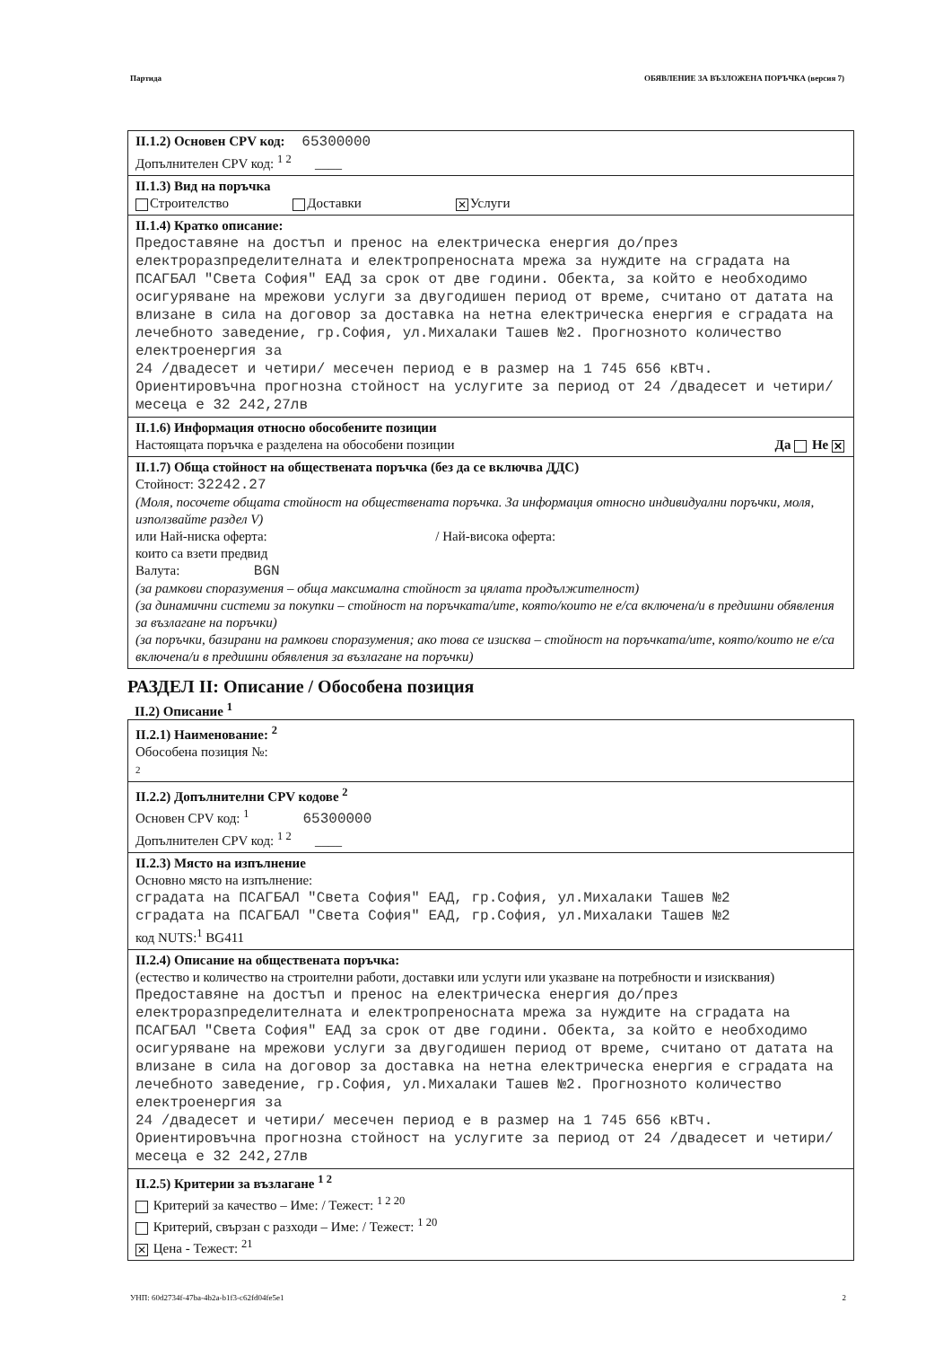Партида ОБЯВЛЕНИЕ ЗА ВЪЗЛОЖЕНА ПОРЪЧКА (версия 7)
II.1.2) Основен CPV код: 65300000
Допълнителен CPV код: <sup>1 2</sup> ____
II.1.3) Вид на поръчка
Строителство Доставки ✕ Услуги
II.1.4) Кратко описание:
Предоставяне на достъп и пренос на електрическа енергия до/през електроразпределителната и електропреносната мрежа за нуждите на сградата на ПСАГБАЛ "Света София" ЕАД за срок от две години. Обекта, за който е необходимо осигуряване на мрежови услуги за двугодишен период от време, считано от датата на влизане в сила на договор за доставка на нетна електрическа енергия е сградата на лечебното заведение, гр.София, ул.Михалаки Ташев №2. Прогнозното количество електроенергия за
24 /двадесет и четири/ месечен период е в размер на 1 745 656 кВТч.
Ориентировъчна прогнозна стойност на услугите за период от 24 /двадесет и четири/ месеца е 32 242,27лв
II.1.6) Информация относно обособените позиции
Настоящата поръчка е разделена на обособени позиции Да Не ✕
II.1.7) Обща стойност на обществената поръчка (без да се включва ДДС)
Стойност: 32242.27
(Моля, посочете общата стойност на обществената поръчка. За информация относно индивидуални поръчки, моля, използвайте раздел V)
или Най-ниска оферта: / Най-висока оферта:
които са взети предвид
Валута: BGN
(за рамкови споразумения – обща максимална стойност за цялата продължителност)
(за динамични системи за покупки – стойност на поръчката/ите, която/които не е/са включена/и в предишни обявления за възлагане на поръчки)
(за поръчки, базирани на рамкови споразумения; ако това се изисква – стойност на поръчката/ите, която/които не е/са включена/и в предишни обявления за възлагане на поръчки)
РАЗДЕЛ II: Описание / Обособена позиция
II.2) Описание <sup>1</sup>
II.2.1) Наименование: <sup>2</sup>
Обособена позиция №:
2
II.2.2) Допълнителни CPV кодове <sup>2</sup>
Основен CPV код: <sup>1</sup> 65300000
Допълнителен CPV код: <sup>1 2</sup> ____
II.2.3) Място на изпълнение
Основно място на изпълнение:
сградата на ПСАГБАЛ "Света София" ЕАД, гр.София, ул.Михалаки Ташев №2
сградата на ПСАГБАЛ "Света София" ЕАД, гр.София, ул.Михалаки Ташев №2
код NUTS:<sup>1</sup> BG411
II.2.4) Описание на обществената поръчка:
(естество и количество на строителни работи, доставки или услуги или указване на потребности и изисквания)
Предоставяне на достъп и пренос на електрическа енергия до/през електроразпределителната и електропреносната мрежа за нуждите на сградата на ПСАГБАЛ "Света София" ЕАД за срок от две години. Обекта, за който е необходимо осигуряване на мрежови услуги за двугодишен период от време, считано от датата на влизане в сила на договор за доставка на нетна електрическа енергия е сградата на лечебното заведение, гр.София, ул.Михалаки Ташев №2. Прогнозното количество електроенергия за
24 /двадесет и четири/ месечен период е в размер на 1 745 656 кВТч.
Ориентировъчна прогнозна стойност на услугите за период от 24 /двадесет и четири/ месеца е 32 242,27лв
II.2.5) Критерии за възлагане <sup>1 2</sup>
Критерий за качество – Име: / Тежест: <sup>1 2 20</sup>
Критерий, свързан с разходи – Име: / Тежест: <sup>1 20</sup>
✕ Цена - Тежест: <sup>21</sup>
УНП: 60d2734f-47ba-4b2a-b1f3-c62fd04fe5e1 2